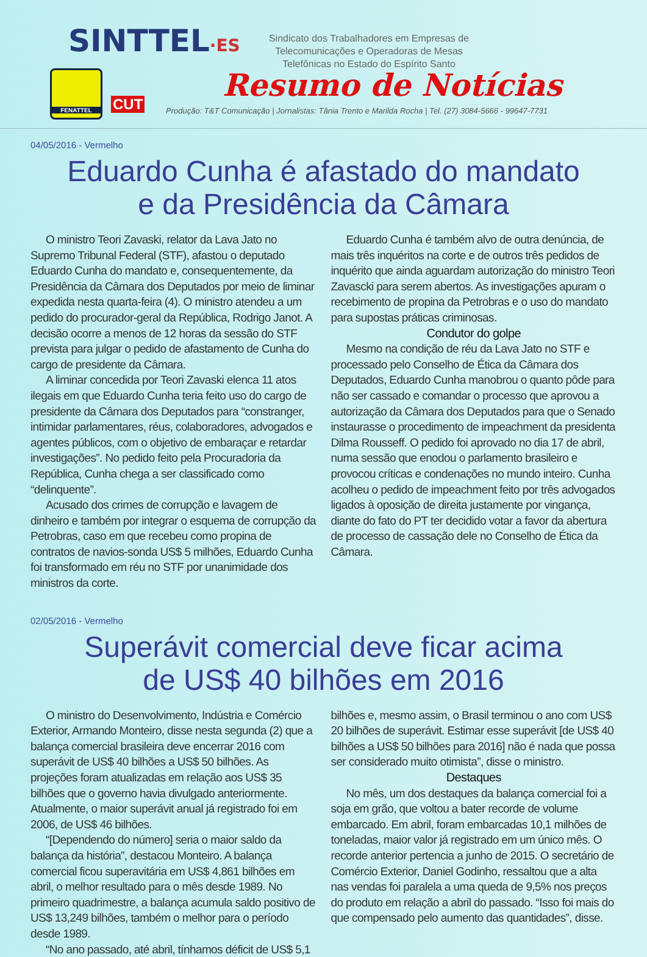SINTTEL·ES
Sindicato dos Trabalhadores em Empresas de Telecomunicações e Operadoras de Mesas Telefônicas no Estado do Espírito Santo
FENATTEL
CUT
Resumo de Notícias
Produção: T&T Comunicação | Jornalistas: Tânia Trento e Marilda Rocha | Tel. (27) 3084-5666 - 99647-7731
04/05/2016 - Vermelho
Eduardo Cunha é afastado do mandato
e da Presidência da Câmara
O ministro Teori Zavaski, relator da Lava Jato no Supremo Tribunal Federal (STF), afastou o deputado Eduardo Cunha do mandato e, consequentemente, da Presidência da Câmara dos Deputados por meio de liminar expedida nesta quarta-feira (4). O ministro atendeu a um pedido do procurador-geral da República, Rodrigo Janot. A decisão ocorre a menos de 12 horas da sessão do STF prevista para julgar o pedido de afastamento de Cunha do cargo de presidente da Câmara.
A liminar concedida por Teori Zavaski elenca 11 atos ilegais em que Eduardo Cunha teria feito uso do cargo de presidente da Câmara dos Deputados para “constranger, intimidar parlamentares, réus, colaboradores, advogados e agentes públicos, com o objetivo de embaraçar e retardar investigações”. No pedido feito pela Procuradoria da República, Cunha chega a ser classificado como “delinquente”.
Acusado dos crimes de corrupção e lavagem de dinheiro e também por integrar o esquema de corrupção da Petrobras, caso em que recebeu como propina de contratos de navios-sonda US$ 5 milhões, Eduardo Cunha foi transformado em réu no STF por unanimidade dos ministros da corte.
Eduardo Cunha é também alvo de outra denúncia, de mais três inquéritos na corte e de outros três pedidos de inquérito que ainda aguardam autorização do ministro Teori Zavascki para serem abertos. As investigações apuram o recebimento de propina da Petrobras e o uso do mandato para supostas práticas criminosas.
Condutor do golpe
Mesmo na condição de réu da Lava Jato no STF e processado pelo Conselho de Ética da Câmara dos Deputados, Eduardo Cunha manobrou o quanto pôde para não ser cassado e comandar o processo que aprovou a autorização da Câmara dos Deputados para que o Senado instaurasse o procedimento de impeachment da presidenta Dilma Rousseff. O pedido foi aprovado no dia 17 de abril, numa sessão que enodou o parlamento brasileiro e provocou críticas e condenações no mundo inteiro. Cunha acolheu o pedido de impeachment feito por três advogados ligados à oposição de direita justamente por vingança, diante do fato do PT ter decidido votar a favor da abertura de processo de cassação dele no Conselho de Ética da Câmara.
02/05/2016 - Vermelho
Superávit comercial deve ficar acima
de US$ 40 bilhões em 2016
O ministro do Desenvolvimento, Indústria e Comércio Exterior, Armando Monteiro, disse nesta segunda (2) que a balança comercial brasileira deve encerrar 2016 com superávit de US$ 40 bilhões a US$ 50 bilhões. As projeções foram atualizadas em relação aos US$ 35 bilhões que o governo havia divulgado anteriormente. Atualmente, o maior superávit anual já registrado foi em 2006, de US$ 46 bilhões.
“[Dependendo do número] seria o maior saldo da balança da história”, destacou Monteiro. A balança comercial ficou superavitária em US$ 4,861 bilhões em abril, o melhor resultado para o mês desde 1989. No primeiro quadrimestre, a balança acumula saldo positivo de US$ 13,249 bilhões, também o melhor para o período desde 1989.
“No ano passado, até abril, tínhamos déficit de US$ 5,1
bilhões e, mesmo assim, o Brasil terminou o ano com US$ 20 bilhões de superávit. Estimar esse superávit [de US$ 40 bilhões a US$ 50 bilhões para 2016] não é nada que possa ser considerado muito otimista”, disse o ministro.
Destaques
No mês, um dos destaques da balança comercial foi a soja em grão, que voltou a bater recorde de volume embarcado. Em abril, foram embarcadas 10,1 milhões de toneladas, maior valor já registrado em um único mês. O recorde anterior pertencia a junho de 2015. O secretário de Comércio Exterior, Daniel Godinho, ressaltou que a alta nas vendas foi paralela a uma queda de 9,5% nos preços do produto em relação a abril do passado. “Isso foi mais do que compensado pelo aumento das quantidades”, disse.